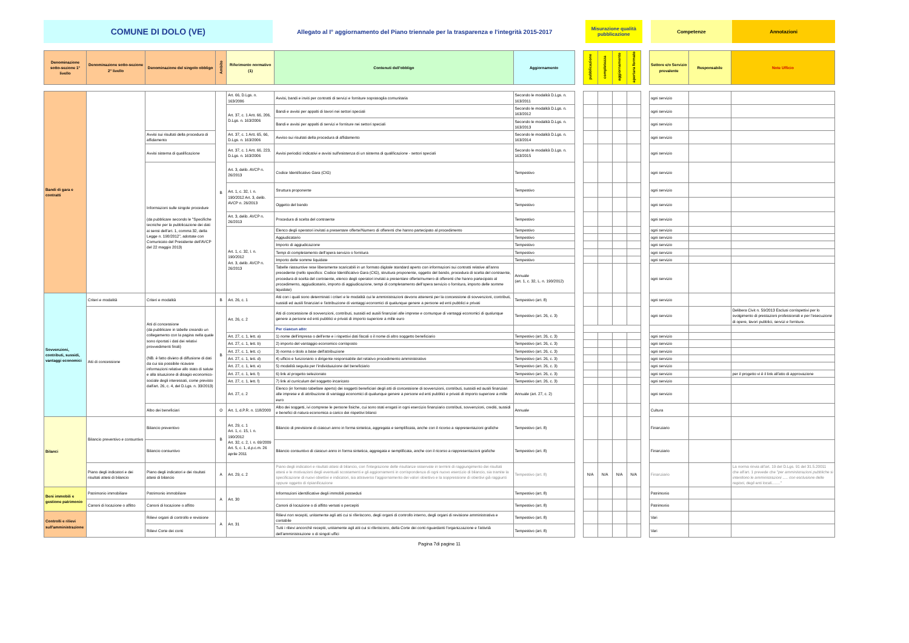COMUNE DI DOLO (VE)
Allegato al I° aggiornamento del Piano triennale per la trasparenza e l'integrità 2015-2017
Misurazione qualità pubblicazione
Competenze Annotazioni
| Denominazione sotto-sezione 1° livello | Denominazione sotto-sezione 2° livello | Denominazione del singolo obbligo | Ambito | Riferimento normativo (1) | Contenuti dell'obbligo | Aggiornamento | | pubblicazione | completezza | aggiornamento | apertura formato | | Settore e/o Servizio prevalente | Responsabile | Note Ufficio |
| Bandi di gara e contratti | | | B | Art. 66, D.Lgs. n. 163/2006 | Avvisi, bandi e inviti per contratti di servizi e forniture soprasoglia comunitaria | Secondo le modalità D.Lgs. n. 163/2011 | | | | | | | ogni servizio | | |
| | | | | Art. 37, c. 1 Artt. 66, 206, D.Lgs. n. 163/2006 | Bandi e avvisi per appalti di lavori nei settori speciali | Secondo le modalità D.Lgs. n. 163/2012 | | | | | | | ogni servizio | | |
| | | | | | Bandi e avvisi per appalti di servizi e forniture nei settori speciali | Secondo le modalità D.Lgs. n. 163/2013 | | | | | | | ogni servizio | | |
| | | Avvisi sui risultati della procedura di affidamento | | Art. 37, c. 1 Artt. 65, 66, D.Lgs. n. 163/2006 | Avviso sui risultati della procedura di affidamento | Secondo le modalità D.Lgs. n. 163/2014 | | | | | | | ogni servizio | | |
| | | Avvisi sistema di qualificazione | | Art. 37, c. 1 Artt. 66, 223, D.Lgs. n. 163/2006 | Avvisi periodici indicativi e avvisi sull'esistenza di un sistema di qualificazione - settori speciali | Secondo le modalità D.Lgs. n. 163/2015 | | | | | | | ogni servizio | | |
| | | Informazioni sulle singole procedure (da pubblicare secondo le "Specifiche tecniche per la pubblicazione dei dati ai sensi dell'art. 1, comma 32, della Legge n. 190/2012", adottate con Comunicato del Presidente dell'AVCP del 22 maggio 2013) | | Art. 3, delib. AVCP n. 26/2013 | Codice Identificativo Gara (CIG) | Tempestivo | | | | | | | ogni servizio | | |
| | | | | Art. 1, c. 32, l. n. 190/2012 Art. 3, delib. AVCP n. 26/2013 | Struttura proponente | Tempestivo | | | | | | | ogni servizio | | |
| | | | | | Oggetto del bando | Tempestivo | | | | | | | ogni servizio | | |
| | | | | Art. 3, delib. AVCP n. 26/2013 | Procedura di scelta del contraente | Tempestivo | | | | | | | ogni servizio | | |
| | | | | Art. 1, c. 32, l. n. 190/2012 Art. 3, delib. AVCP n. 26/2013 | Elenco degli operatori invitati a presentare offerte/Numero di offerenti che hanno partecipato al procedimento | Tempestivo | | | | | | | ogni servizio | | |
| | | | | | Aggiudicatario | Tempestivo | | | | | | | ogni servizio | | |
| | | | | | Importo di aggiudicazione | Tempestivo | | | | | | | ogni servizio | | |
| | | | | | Tempi di completamento dell'opera servizio o fornitura | Tempestivo | | | | | | | ogni servizio | | |
| | | | | | Importo delle somme liquidate | Tempestivo | | | | | | | ogni servizio | | |
| | | | | | Tabelle riassuntive rese liberamente scaricabili in un formato digitale standard aperto con informazioni sui contratti relative all'anno precedente (nello specifico: Codice Identificativo Gara (CIG), struttura proponente, oggetto del bando, procedura di scelta del contraente, procedura di scelta del contraente, elenco degli operatori invitati a presentare offerte/numero di offerenti che hanno partecipato al procedimento, aggiudicatario, importo di aggiudicazione, tempi di completamento dell'opera servizio o fornitura, importo delle somme liquidate) | Annuale (art. 1, c. 32, L. n. 190/2012) | | | | | | | ogni servizio | | |
| Sovvenzioni, contributi, sussidi, vantaggi economici | Criteri e modalità | Criteri e modalità | B | Art. 26, c. 1 | Atti con i quali sono determinati i criteri e le modalità cui le amministrazioni devono attenersi per la concessione di sovvenzioni, contributi, sussidi ed ausili finanziari e l'attribuzione di vantaggi economici di qualunque genere a persone ed enti pubblici e privati | Tempestivo (art. 8) | | | | | | | ogni servizio | | |
| | Atti di concessione | Atti di concessione (da pubblicare in tabelle creando un collegamento con la pagina nella quale sono riportati i dati dei relativi provvedimenti finali) (NB: è fatto divieto di diffusione di dati da cui sia possibile ricavare informazioni relative allo stato di salute e alla situazione di disagio economico-sociale degli interessati, come previsto dall'art. 26, c. 4, del D.Lgs. n. 33/2013) | B | Art. 26, c. 2 | Atti di concessione di sovvenzioni, contributi, sussidi ed ausili finanziari alle imprese e comunque di vantaggi economici di qualunque genere a persone ed enti pubblici e privati di importo superiore a mille euro | Tempestivo (art. 26, c. 3) | | | | | | | ogni servizio | | Delibera Civit n. 59/2013 Esclusi corrispettivi per lo svolgimento di prestazioni professionali e per l'esecuzione di opere, lavori pubblici, servizi e forniture. |
| | | | | | Per ciascun atto: | | | | | | | | | | |
| | | | | Art. 27, c. 1, lett. a) | 1) nome dell'impresa o dell'ente e i rispettivi dati fiscali o il nome di altro soggetto beneficiario | Tempestivo (art. 26, c. 3) | | | | | | | ogni servizio | | |
| | | | | Art. 27, c. 1, lett. b) | 2) importo del vantaggio economico corrisposto | Tempestivo (art. 26, c. 3) | | | | | | | ogni servizio | | |
| | | | | Art. 27, c. 1, lett. c) | 3) norma o titolo a base dell'attribuzione | Tempestivo (art. 26, c. 3) | | | | | | | ogni servizio | | |
| | | | | Art. 27, c. 1, lett. d) | 4) ufficio e funzionario o dirigente responsabile del relativo procedimento amministrativo | Tempestivo (art. 26, c. 3) | | | | | | | ogni servizio | | |
| | | | | Art. 27, c. 1, lett. e) | 5) modalità seguita per l'individuazione del beneficiario | Tempestivo (art. 26, c. 3) | | | | | | | ogni servizio | | |
| | | | | Art. 27, c. 1, lett. f) | 6) link al progetto selezionato | Tempestivo (art. 26, c. 3) | | | | | | | ogni servizio | | per il progetto vi è il link all'atto di approvazione |
| | | | | Art. 27, c. 1, lett. f) | 7) link al curriculum del soggetto incaricato | Tempestivo (art. 26, c. 3) | | | | | | | ogni servizio | | |
| | | | | Art. 27, c. 2 | Elenco (in formato tabellare aperto) dei soggetti beneficiari degli atti di concessione di sovvenzioni, contributi, sussidi ed ausili finanziari alle imprese e di attribuzione di vantaggi economici di qualunque genere a persone ed enti pubblici e privati di importo superiore a mille euro | Annuale (art. 27, c. 2) | | | | | | | ogni servizio | | |
| | | Albo dei beneficiari | O | Art. 1, d.P.R. n. 118/2000 | Albo dei soggetti, ivi comprese le persone fisiche, cui sono stati erogati in ogni esercizio finanziario contributi, sovvenzioni, crediti, sussidi e benefici di natura economica a carico dei rispettivi bilanci | Annuale | | | | | | | Cultura | | |
| Bilanci | Bilancio preventivo e consuntivo | Bilancio preventivo | B | Art. 29, c. 1 Art. 1, c. 15, l. n. 190/2012 Art. 32, c. 2, l. n. 69/2009 Art. 5, c. 1, d.p.c.m. 26 aprile 2011 | Bilancio di previsione di ciascun anno in forma sintetica, aggregata e semplificata, anche con il ricorso a rappresentazioni grafiche | Tempestivo (art. 8) | | | | | | | Finanziario | | |
| | | Bilancio consuntivo | | | Bilancio consuntivo di ciascun anno in forma sintetica, aggregata e semplificata, anche con il ricorso a rappresentazioni grafiche | Tempestivo (art. 8) | | | | | | | Finanziario | | |
| | Piano degli indicatori e dei risultati attesi di bilancio | Piano degli indicatori e dei risultati attesi di bilancio | A | Art. 29, c. 2 | Piano degli indicatori e risultati attesi di bilancio, con l'integrazione delle risultanze osservate in termini di raggiungimento dei risultati attesi e le motivazioni degli eventuali scostamenti e gli aggiornamenti in corrispondenza di ogni nuovo esercizio di bilancio, sia tramite la specificazione di nuovi obiettivi e indicatori, sia attraverso l'aggiornamento dei valori obiettivo e la soppressione di obiettivi già raggiunti oppure oggetto di ripianificazione | Tempestivo (art. 8) | | N/A | N/A | N/A | N/A | | Finanziario | | La norma rinvia all'art. 19 del D.Lgs. 91 del 31.5.20011 che all'art. 1 prevede che "per amministrazioni pubbliche si intendono le amministrazioni ..... con esclusione delle regioni, degli enti locali........" |
| Beni immobili e gestione patrimonio | Patrimonio immobiliare | Patrimonio immobiliare | A | Art. 30 | Informazioni identificative degli immobili posseduti | Tempestivo (art. 8) | | | | | | | Patrimonio | | |
| | Canoni di locazione o affitto | Canoni di locazione o affitto | | | Canoni di locazione o di affitto versati o percepiti | Tempestivo (art. 8) | | | | | | | Patrimonio | | |
| Controlli e rilievi sull'amministrazione | | Rilievi organi di controllo e revisione | A | Art. 31 | Rilievi non recepiti, unitamente agli atti cui si riferiscono, degli organi di controllo interno, degli organi di revisione amministrativa e contabile | Tempestivo (art. 8) | | | | | | | Vari | | |
| | | Rilievi Corte dei conti | | | Tutti i rilievi ancorchè recepiti, unitamente agli atti cui si riferiscono, della Corte dei conti riguardanti l'organizzazione e l'attività dell'amministrazione o di singoli uffici | Tempestivo (art. 8) | | | | | | | Vari | | |
Pagina 7di pagine 11